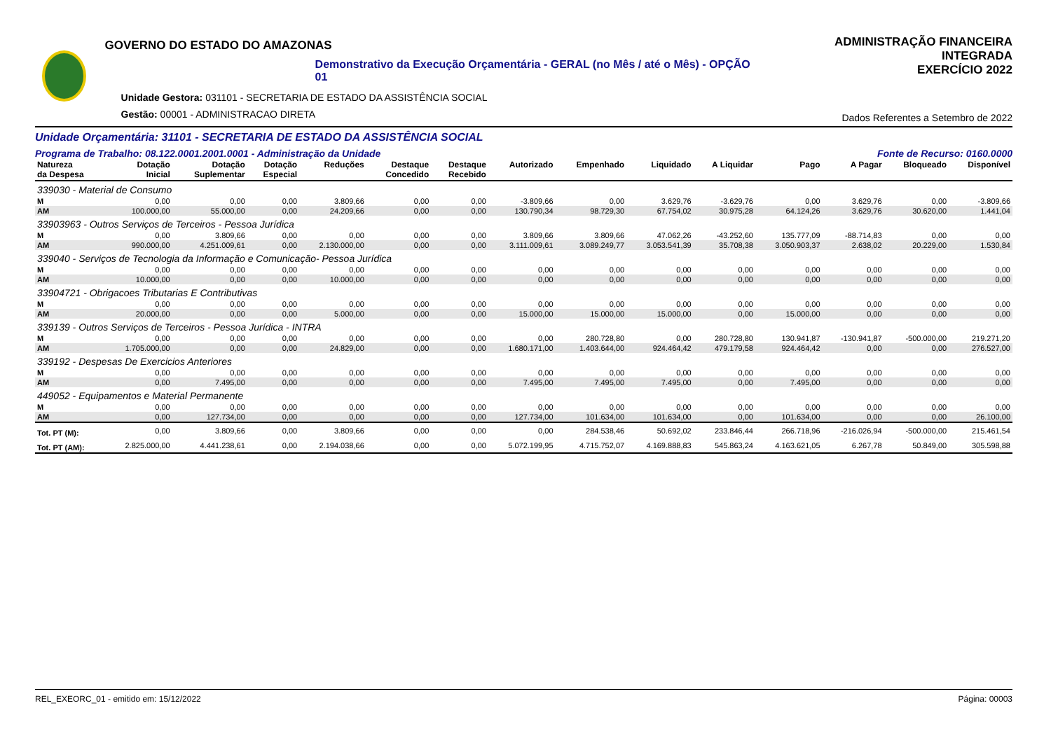GOVERNO DO ESTADO DO AMAZONAS
Demonstrativo da Execução Orçamentária - GERAL (no Mês / até o Mês) - OPÇÃO 01
Unidade Gestora: 031101 - SECRETARIA DE ESTADO DA ASSISTÊNCIA SOCIAL
Gestão: 00001 - ADMINISTRACAO DIRETA
ADMINISTRAÇÃO FINANCEIRA INTEGRADA
EXERCÍCIO 2022
Dados Referentes a Setembro de 2022
Unidade Orçamentária: 31101 - SECRETARIA DE ESTADO DA ASSISTÊNCIA SOCIAL
Programa de Trabalho: 08.122.0001.2001.0001 - Administração da Unidade Fonte de Recurso: 0160.0000
| Natureza da Despesa | Dotação Inicial | Dotação Suplementar | Dotação Especial | Reduções | Destaque Concedido | Destaque Recebido | Autorizado | Empenhado | Liquidado | A Liquidar | Pago | A Pagar | Bloqueado | Disponível |
| --- | --- | --- | --- | --- | --- | --- | --- | --- | --- | --- | --- | --- | --- | --- |
| 339030 - Material de Consumo | | | | | | | | | | | | | | |
| M | 0,00 | 0,00 | 0,00 | 3.809,66 | 0,00 | 0,00 | -3.809,66 | 0,00 | 3.629,76 | -3.629,76 | 0,00 | 3.629,76 | 0,00 | -3.809,66 |
| AM | 100.000,00 | 55.000,00 | 0,00 | 24.209,66 | 0,00 | 0,00 | 130.790,34 | 98.729,30 | 67.754,02 | 30.975,28 | 64.124,26 | 3.629,76 | 30.620,00 | 1.441,04 |
| 33903963 - Outros Serviços de Terceiros - Pessoa Jurídica | | | | | | | | | | | | | | |
| M | 0,00 | 3.809,66 | 0,00 | 0,00 | 0,00 | 0,00 | 3.809,66 | 3.809,66 | 47.062,26 | -43.252,60 | 135.777,09 | -88.714,83 | 0,00 | 0,00 |
| AM | 990.000,00 | 4.251.009,61 | 0,00 | 2.130.000,00 | 0,00 | 0,00 | 3.111.009,61 | 3.089.249,77 | 3.053.541,39 | 35.708,38 | 3.050.903,37 | 2.638,02 | 20.229,00 | 1.530,84 |
| 339040 - Serviços de Tecnologia da Informação e Comunicação- Pessoa Jurídica | | | | | | | | | | | | | | |
| M | 0,00 | 0,00 | 0,00 | 0,00 | 0,00 | 0,00 | 0,00 | 0,00 | 0,00 | 0,00 | 0,00 | 0,00 | 0,00 | 0,00 |
| AM | 10.000,00 | 0,00 | 0,00 | 10.000,00 | 0,00 | 0,00 | 0,00 | 0,00 | 0,00 | 0,00 | 0,00 | 0,00 | 0,00 | 0,00 |
| 33904721 - Obrigacoes Tributarias E Contributivas | | | | | | | | | | | | | | |
| M | 0,00 | 0,00 | 0,00 | 0,00 | 0,00 | 0,00 | 0,00 | 0,00 | 0,00 | 0,00 | 0,00 | 0,00 | 0,00 | 0,00 |
| AM | 20.000,00 | 0,00 | 0,00 | 5.000,00 | 0,00 | 0,00 | 15.000,00 | 15.000,00 | 15.000,00 | 0,00 | 15.000,00 | 0,00 | 0,00 | 0,00 |
| 339139 - Outros Serviços de Terceiros - Pessoa Jurídica - INTRA | | | | | | | | | | | | | | |
| M | 0,00 | 0,00 | 0,00 | 0,00 | 0,00 | 0,00 | 0,00 | 280.728,80 | 0,00 | 280.728,80 | 130.941,87 | -130.941,87 | -500.000,00 | 219.271,20 |
| AM | 1.705.000,00 | 0,00 | 0,00 | 24.829,00 | 0,00 | 0,00 | 1.680.171,00 | 1.403.644,00 | 924.464,42 | 479.179,58 | 924.464,42 | 0,00 | 0,00 | 276.527,00 |
| 339192 - Despesas De Exercicios Anteriores | | | | | | | | | | | | | | |
| M | 0,00 | 0,00 | 0,00 | 0,00 | 0,00 | 0,00 | 0,00 | 0,00 | 0,00 | 0,00 | 0,00 | 0,00 | 0,00 | 0,00 |
| AM | 0,00 | 7.495,00 | 0,00 | 0,00 | 0,00 | 0,00 | 7.495,00 | 7.495,00 | 7.495,00 | 0,00 | 7.495,00 | 0,00 | 0,00 | 0,00 |
| 449052 - Equipamentos e Material Permanente | | | | | | | | | | | | | | |
| M | 0,00 | 0,00 | 0,00 | 0,00 | 0,00 | 0,00 | 0,00 | 0,00 | 0,00 | 0,00 | 0,00 | 0,00 | 0,00 | 0,00 |
| AM | 0,00 | 127.734,00 | 0,00 | 0,00 | 0,00 | 0,00 | 127.734,00 | 101.634,00 | 101.634,00 | 0,00 | 101.634,00 | 0,00 | 0,00 | 26.100,00 |
| Tot. PT (M): | 0,00 | 3.809,66 | 0,00 | 3.809,66 | 0,00 | 0,00 | 0,00 | 284.538,46 | 50.692,02 | 233.846,44 | 266.718,96 | -216.026,94 | -500.000,00 | 215.461,54 |
| Tot. PT (AM): | 2.825.000,00 | 4.441.238,61 | 0,00 | 2.194.038,66 | 0,00 | 0,00 | 5.072.199,95 | 4.715.752,07 | 4.169.888,83 | 545.863,24 | 4.163.621,05 | 6.267,78 | 50.849,00 | 305.598,88 |
REL_EXEORC_01 - emitido em: 15/12/2022 Página: 00003